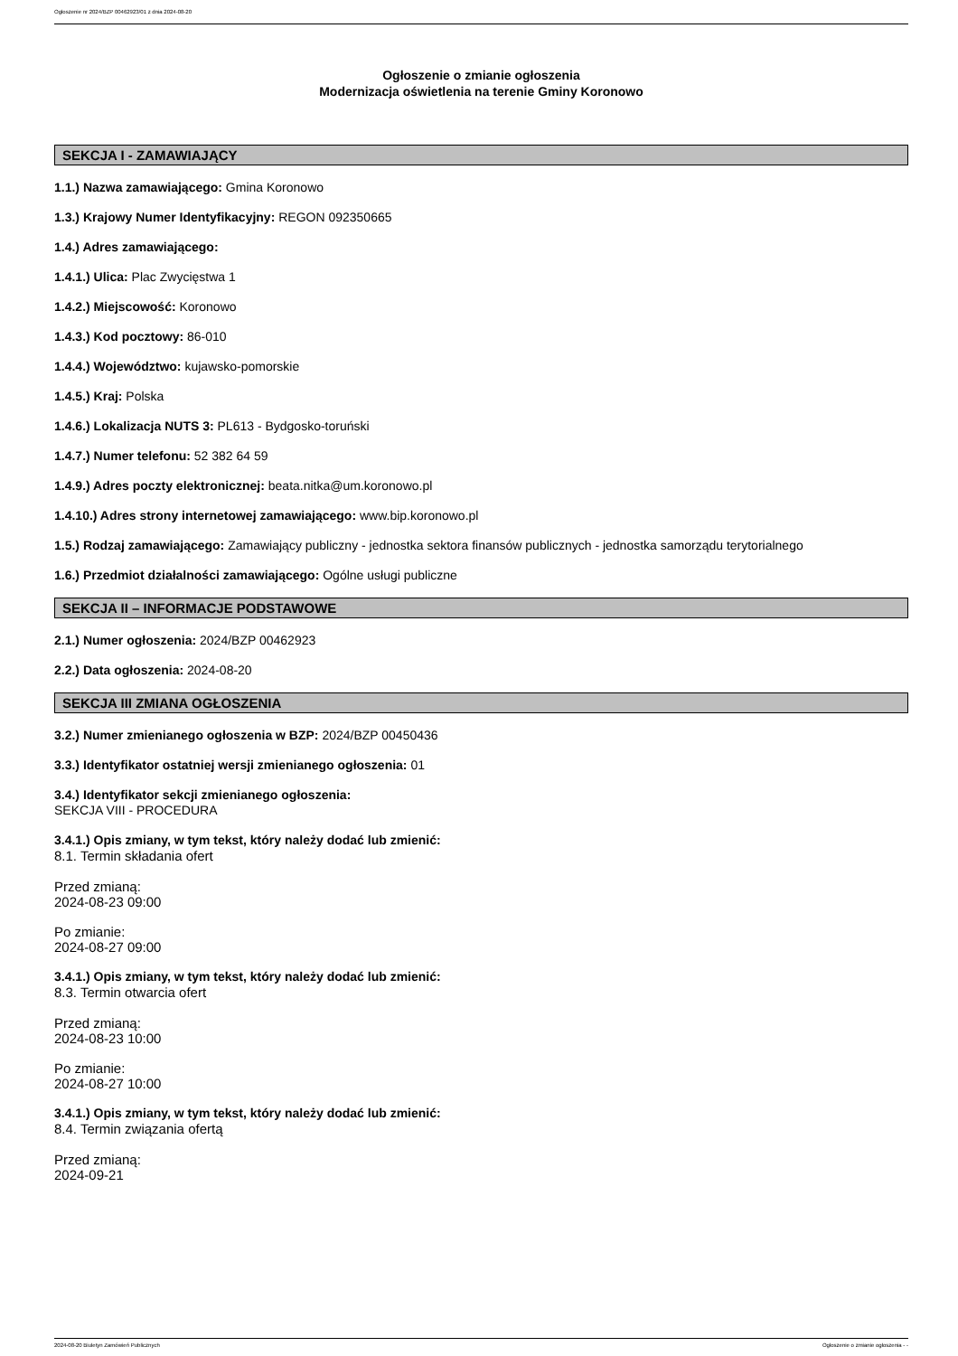Ogłoszenie nr 2024/BZP 00462923/01 z dnia 2024-08-20
Ogłoszenie o zmianie ogłoszenia
Modernizacja oświetlenia na terenie Gminy Koronowo
SEKCJA I - ZAMAWIAJĄCY
1.1.) Nazwa zamawiającego: Gmina Koronowo
1.3.) Krajowy Numer Identyfikacyjny: REGON 092350665
1.4.) Adres zamawiającego:
1.4.1.) Ulica: Plac Zwycięstwa 1
1.4.2.) Miejscowość: Koronowo
1.4.3.) Kod pocztowy: 86-010
1.4.4.) Województwo: kujawsko-pomorskie
1.4.5.) Kraj: Polska
1.4.6.) Lokalizacja NUTS 3: PL613 - Bydgosko-toruński
1.4.7.) Numer telefonu: 52 382 64 59
1.4.9.) Adres poczty elektronicznej: beata.nitka@um.koronowo.pl
1.4.10.) Adres strony internetowej zamawiającego: www.bip.koronowo.pl
1.5.) Rodzaj zamawiającego: Zamawiający publiczny - jednostka sektora finansów publicznych - jednostka samorządu terytorialnego
1.6.) Przedmiot działalności zamawiającego: Ogólne usługi publiczne
SEKCJA II – INFORMACJE PODSTAWOWE
2.1.) Numer ogłoszenia: 2024/BZP 00462923
2.2.) Data ogłoszenia: 2024-08-20
SEKCJA III ZMIANA OGŁOSZENIA
3.2.) Numer zmienianego ogłoszenia w BZP: 2024/BZP 00450436
3.3.) Identyfikator ostatniej wersji zmienianego ogłoszenia: 01
3.4.) Identyfikator sekcji zmienianego ogłoszenia:
SEKCJA VIII - PROCEDURA
3.4.1.) Opis zmiany, w tym tekst, który należy dodać lub zmienić:
8.1. Termin składania ofert
Przed zmianą:
2024-08-23 09:00
Po zmianie:
2024-08-27 09:00
3.4.1.) Opis zmiany, w tym tekst, który należy dodać lub zmienić:
8.3. Termin otwarcia ofert
Przed zmianą:
2024-08-23 10:00
Po zmianie:
2024-08-27 10:00
3.4.1.) Opis zmiany, w tym tekst, który należy dodać lub zmienić:
8.4. Termin związania ofertą
Przed zmianą:
2024-09-21
2024-08-20 Biuletyn Zamówień Publicznych Ogłoszenie o zmianie ogłoszenia - -